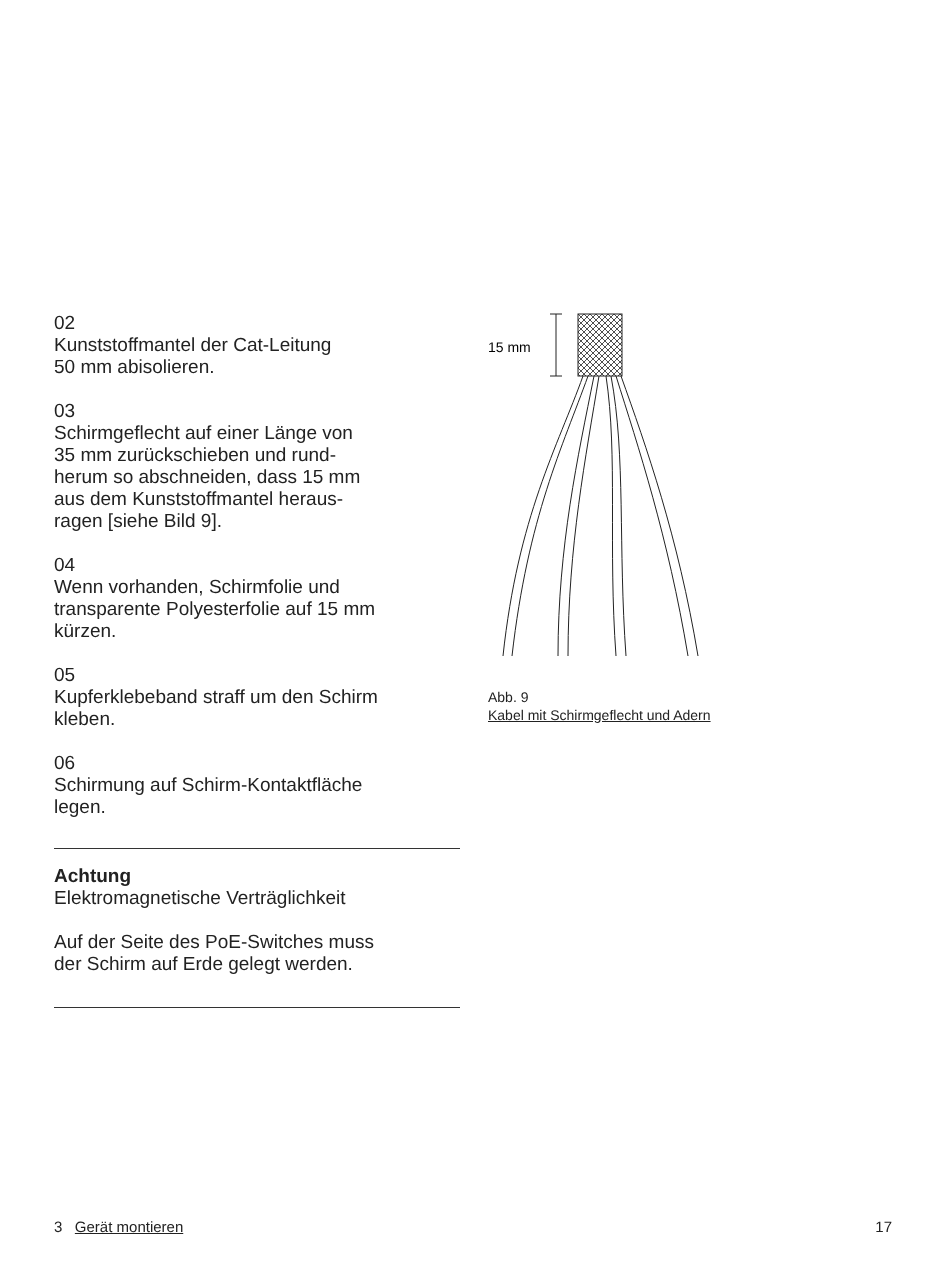02
Kunststoffmantel der Cat-Leitung
50 mm abisolieren.
03
Schirmgeflecht auf einer Länge von
35 mm zurückschieben und rund-
herum so abschneiden, dass 15 mm
aus dem Kunststoffmantel heraus-
ragen [siehe Bild 9].
04
Wenn vorhanden, Schirmfolie und
transparente Polyesterfolie auf 15 mm
kürzen.
05
Kupferklebeband straff um den Schirm
kleben.
06
Schirmung auf Schirm-Kontaktfläche
legen.
Achtung
Elektromagnetische Verträglichkeit
Auf der Seite des PoE-Switches muss
der Schirm auf Erde gelegt werden.
15 mm
Abb. 9
Kabel mit Schirmgeflecht und Adern
3 Gerät montieren 17